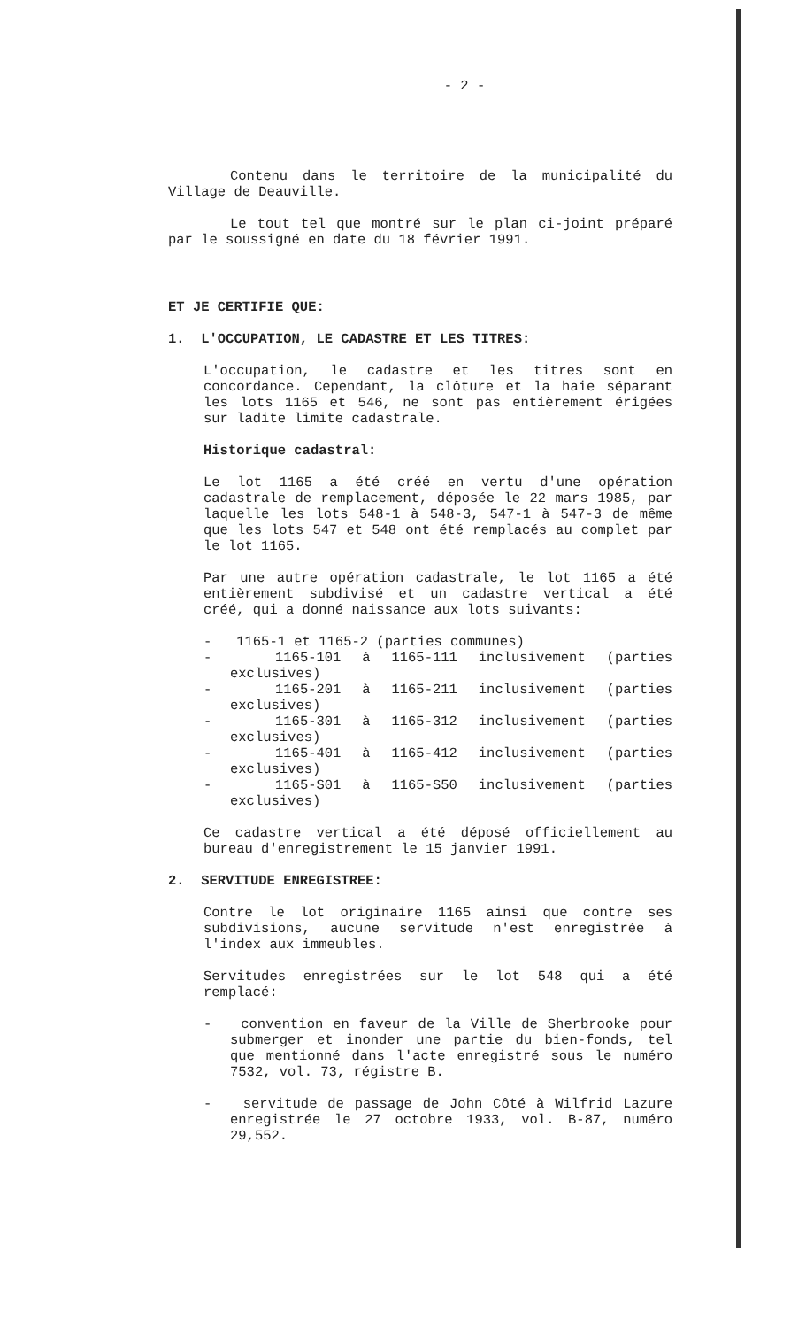- 2 -
Contenu dans le territoire de la municipalité du Village de Deauville.
Le tout tel que montré sur le plan ci-joint préparé par le soussigné en date du 18 février 1991.
ET JE CERTIFIE QUE:
1. L'OCCUPATION, LE CADASTRE ET LES TITRES:
L'occupation, le cadastre et les titres sont en concordance. Cependant, la clôture et la haie séparant les lots 1165 et 546, ne sont pas entièrement érigées sur ladite limite cadastrale.
Historique cadastral:
Le lot 1165 a été créé en vertu d'une opération cadastrale de remplacement, déposée le 22 mars 1985, par laquelle les lots 548-1 à 548-3, 547-1 à 547-3 de même que les lots 547 et 548 ont été remplacés au complet par le lot 1165.
Par une autre opération cadastrale, le lot 1165 a été entièrement subdivisé et un cadastre vertical a été créé, qui a donné naissance aux lots suivants:
- 1165-1 et 1165-2 (parties communes)
- 1165-101 à 1165-111 inclusivement (parties exclusives)
- 1165-201 à 1165-211 inclusivement (parties exclusives)
- 1165-301 à 1165-312 inclusivement (parties exclusives)
- 1165-401 à 1165-412 inclusivement (parties exclusives)
- 1165-S01 à 1165-S50 inclusivement (parties exclusives)
Ce cadastre vertical a été déposé officiellement au bureau d'enregistrement le 15 janvier 1991.
2. SERVITUDE ENREGISTREE:
Contre le lot originaire 1165 ainsi que contre ses subdivisions, aucune servitude n'est enregistrée à l'index aux immeubles.
Servitudes enregistrées sur le lot 548 qui a été remplacé:
- convention en faveur de la Ville de Sherbrooke pour submerger et inonder une partie du bien-fonds, tel que mentionné dans l'acte enregistré sous le numéro 7532, vol. 73, régistre B.
- servitude de passage de John Côté à Wilfrid Lazure enregistrée le 27 octobre 1933, vol. B-87, numéro 29,552.